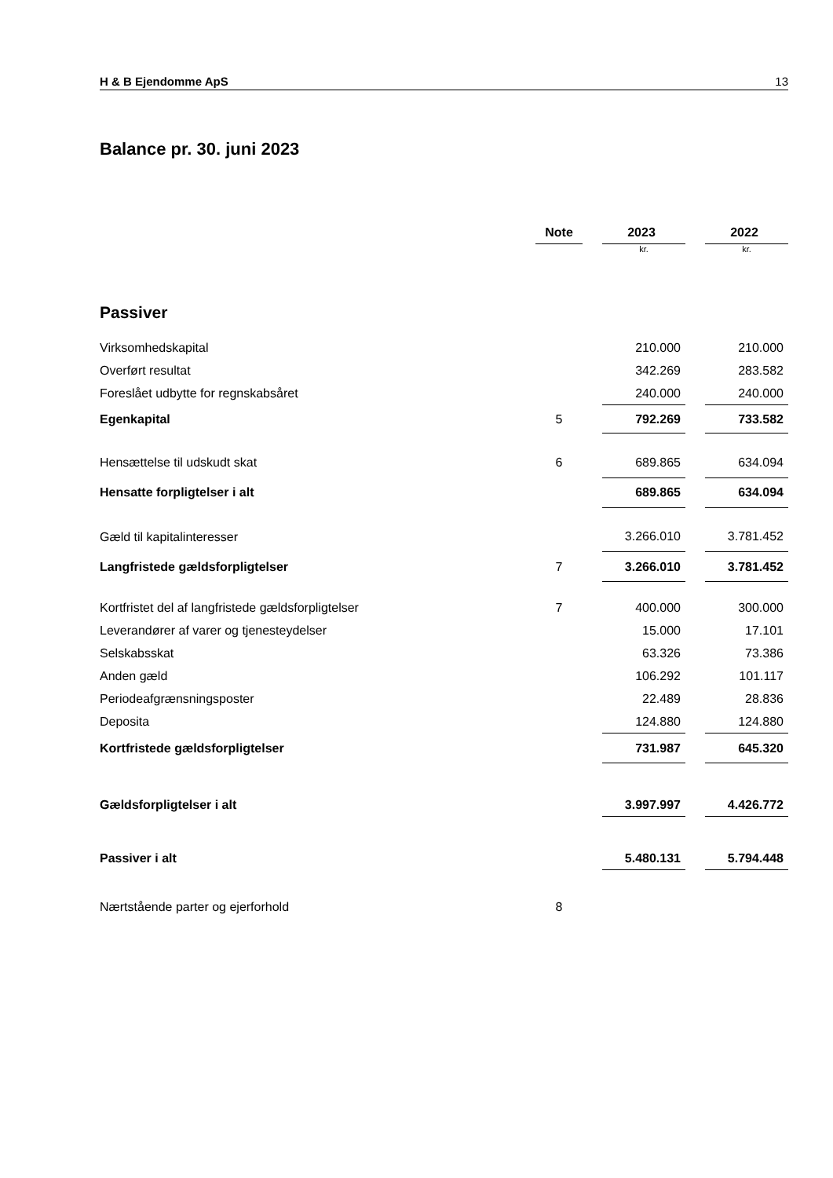H & B Ejendomme ApS 13
Balance pr. 30. juni 2023
| | Note | | 2023 | | 2022 |
| --- | --- | --- | --- | --- | --- |
| | | | kr. | | kr. |
| Passiver | | | | | |
| Virksomhedskapital | | | 210.000 | | 210.000 |
| Overført resultat | | | 342.269 | | 283.582 |
| Foreslået udbytte for regnskabsåret | | | 240.000 | | 240.000 |
| Egenkapital | 5 | | 792.269 | | 733.582 |
| Hensættelse til udskudt skat | 6 | | 689.865 | | 634.094 |
| Hensatte forpligtelser i alt | | | 689.865 | | 634.094 |
| Gæld til kapitalinteresser | | | 3.266.010 | | 3.781.452 |
| Langfristede gældsforpligtelser | 7 | | 3.266.010 | | 3.781.452 |
| Kortfristet del af langfristede gældsforpligtelser | 7 | | 400.000 | | 300.000 |
| Leverandører af varer og tjenesteydelser | | | 15.000 | | 17.101 |
| Selskabsskat | | | 63.326 | | 73.386 |
| Anden gæld | | | 106.292 | | 101.117 |
| Periodeafgrænsningsposter | | | 22.489 | | 28.836 |
| Deposita | | | 124.880 | | 124.880 |
| Kortfristede gældsforpligtelser | | | 731.987 | | 645.320 |
| Gældsforpligtelser i alt | | | 3.997.997 | | 4.426.772 |
| Passiver i alt | | | 5.480.131 | | 5.794.448 |
| Nærtstående parter og ejerforhold | 8 | | | | |